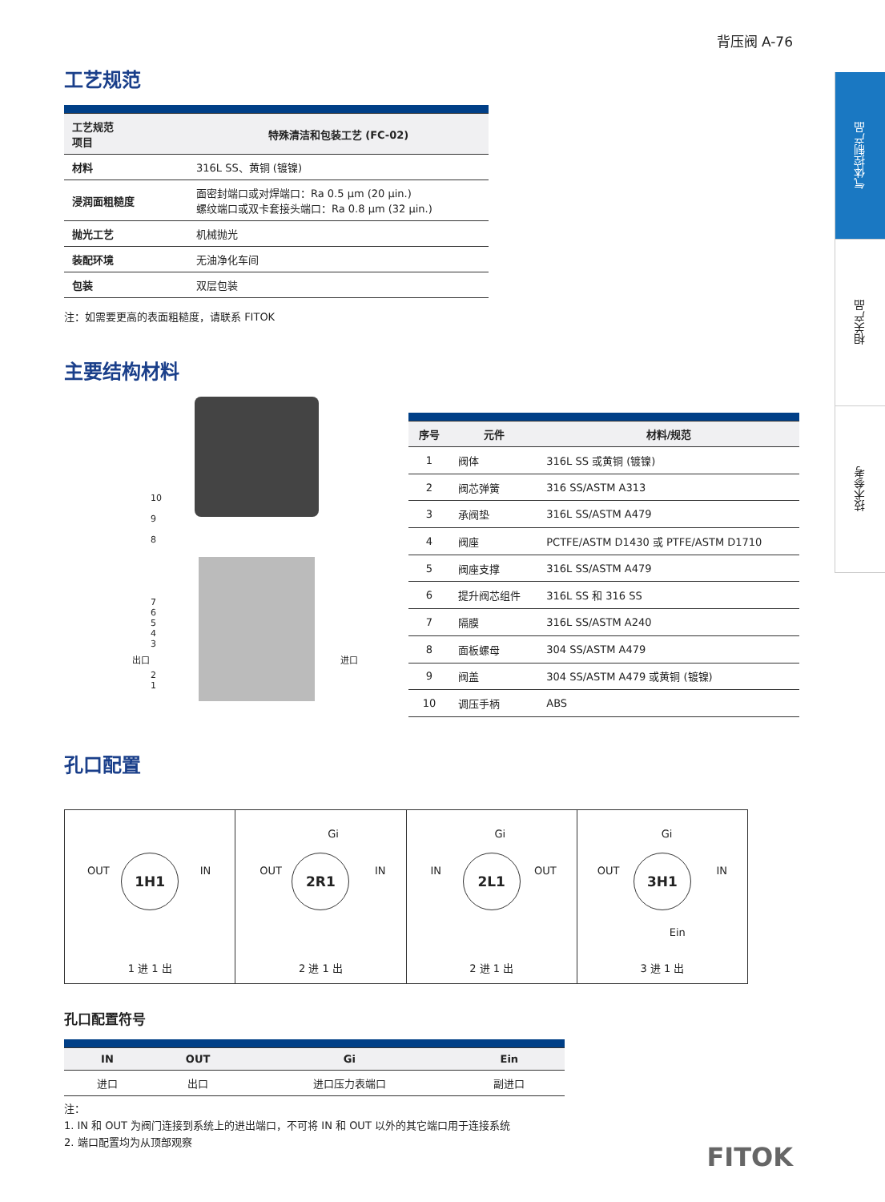背压阀 A-76
气体控制产品
相关产品
技术参考
工艺规范
| 工艺规范 项目 | 特殊清洁和包装工艺 (FC-02) |
| --- | --- |
| 材料 | 316L SS、黄铜 (镀镍) |
| 浸润面粗糙度 | 面密封端口或对焊端口：Ra 0.5 μm (20 μin.) 螺纹端口或双卡套接头端口：Ra 0.8 μm (32 μin.) |
| 抛光工艺 | 机械抛光 |
| 装配环境 | 无油净化车间 |
| 包装 | 双层包装 |
注：如需要更高的表面粗糙度，请联系 FITOK
主要结构材料
10
9
8
7
6
5
4
3
2
1
出口 进口
| 序号 | 元件 | 材料/规范 |
| --- | --- | --- |
| 1 | 阀体 | 316L SS 或黄铜 (镀镍) |
| 2 | 阀芯弹簧 | 316 SS/ASTM A313 |
| 3 | 承阀垫 | 316L SS/ASTM A479 |
| 4 | 阀座 | PCTFE/ASTM D1430 或 PTFE/ASTM D1710 |
| 5 | 阀座支撑 | 316L SS/ASTM A479 |
| 6 | 提升阀芯组件 | 316L SS 和 316 SS |
| 7 | 隔膜 | 316L SS/ASTM A240 |
| 8 | 面板螺母 | 304 SS/ASTM A479 |
| 9 | 阀盖 | 304 SS/ASTM A479 或黄铜 (镀镍) |
| 10 | 调压手柄 | ABS |
孔口配置
OUT IN
1H1
1 进 1 出
Gi
OUT IN
2R1
2 进 1 出
Gi
IN OUT
2L1
2 进 1 出
Gi
OUT IN
3H1
Ein
3 进 1 出
孔口配置符号
| IN | OUT | Gi | Ein |
| --- | --- | --- | --- |
| 进口 | 出口 | 进口压力表端口 | 副进口 |
注：
1. IN 和 OUT 为阀门连接到系统上的进出端口，不可将 IN 和 OUT 以外的其它端口用于连接系统
2. 端口配置均为从顶部观察
FITOK